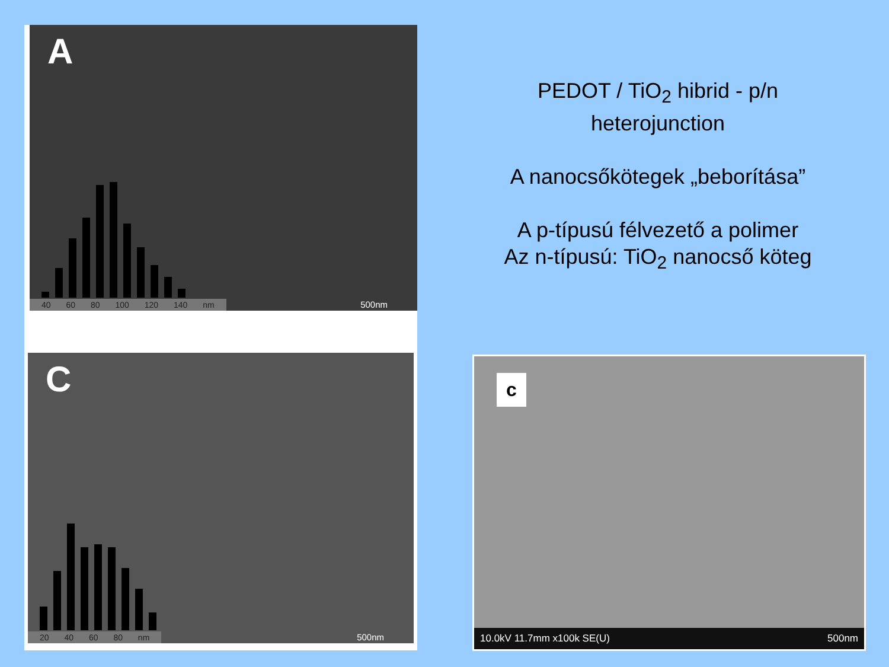A
40 60 80 100 120 140 nm 500nm
C
20 40 60 80 nm 500nm
PEDOT / TiO<sub>2</sub> hibrid - p/n heterojunction
A nanocsőkötegek „beborítása”
A p-típusú félvezető a polimer
Az n-típusú: TiO<sub>2</sub> nanocső köteg
c
10.0kV 11.7mm x100k SE(U) 500nm